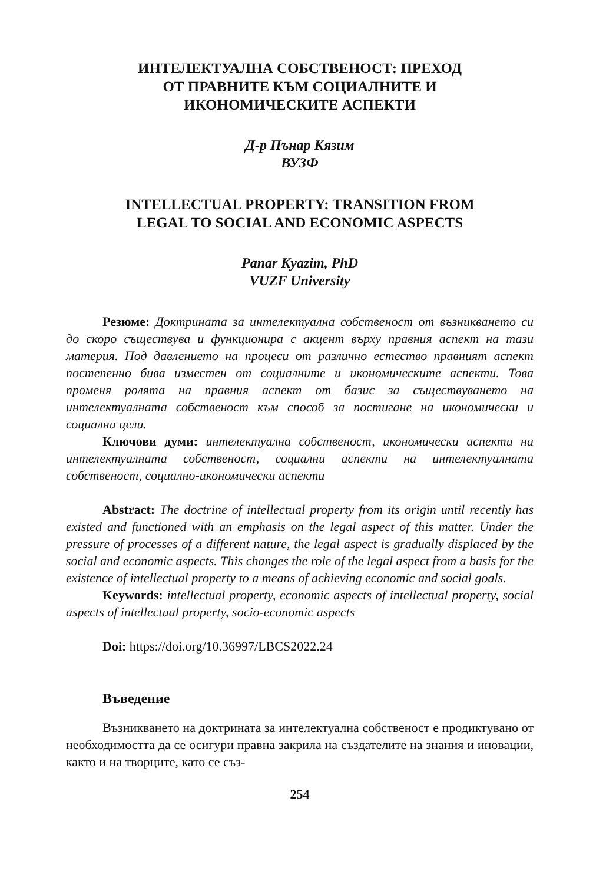ИНТЕЛЕКТУАЛНА СОБСТВЕНОСТ: ПРЕХОД
ОТ ПРАВНИТЕ КЪМ СОЦИАЛНИТЕ И
ИКОНОМИЧЕСКИТЕ АСПЕКТИ
Д-р Пънар Кязим
ВУЗФ
INTELLECTUAL PROPERTY: TRANSITION FROM
LEGAL TO SOCIAL AND ECONOMIC ASPECTS
Panar Kyazim, PhD
VUZF University
Резюме: Доктрината за интелектуална собственост от възникването си до скоро съществува и функционира с акцент върху правния аспект на тази материя. Под давлението на процеси от различно естество правният аспект постепенно бива изместен от социалните и икономическите аспекти. Това променя ролята на правния аспект от базис за съществуването на интелектуалната собственост към способ за постигане на икономически и социални цели.
Ключови думи: интелектуална собственост, икономически аспекти на интелектуалната собственост, социални аспекти на интелектуалната собственост, социално-икономически аспекти
Abstract: The doctrine of intellectual property from its origin until recently has existed and functioned with an emphasis on the legal aspect of this matter. Under the pressure of processes of a different nature, the legal aspect is gradually displaced by the social and economic aspects. This changes the role of the legal aspect from a basis for the existence of intellectual property to a means of achieving economic and social goals.
Keywords: intellectual property, economic aspects of intellectual property, social aspects of intellectual property, socio-economic aspects
Doi: https://doi.org/10.36997/LBCS2022.24
Въведение
Възникването на доктрината за интелектуална собственост е продиктувано от необходимостта да се осигури правна закрила на създателите на знания и иновации, както и на творците, като се съз-
254